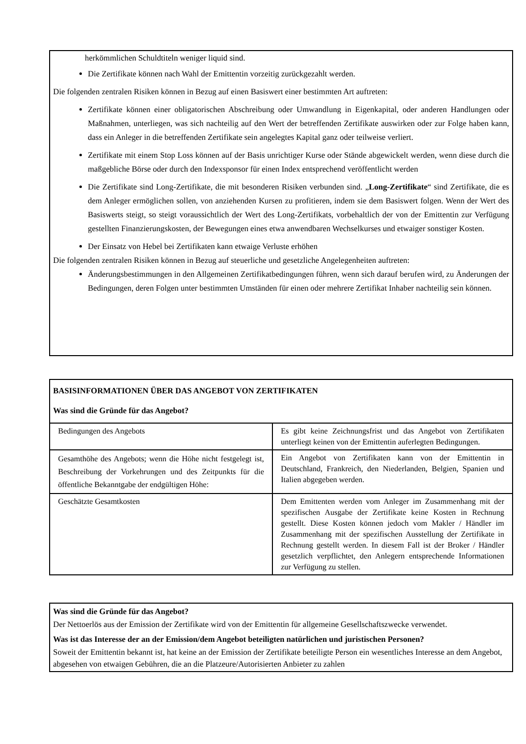herkömmlichen Schuldtiteln weniger liquid sind.
Die Zertifikate können nach Wahl der Emittentin vorzeitig zurückgezahlt werden.
Die folgenden zentralen Risiken können in Bezug auf einen Basiswert einer bestimmten Art auftreten:
Zertifikate können einer obligatorischen Abschreibung oder Umwandlung in Eigenkapital, oder anderen Handlungen oder Maßnahmen, unterliegen, was sich nachteilig auf den Wert der betreffenden Zertifikate auswirken oder zur Folge haben kann, dass ein Anleger in die betreffenden Zertifikate sein angelegtes Kapital ganz oder teilweise verliert.
Zertifikate mit einem Stop Loss können auf der Basis unrichtiger Kurse oder Stände abgewickelt werden, wenn diese durch die maßgebliche Börse oder durch den Indexsponsor für einen Index entsprechend veröffentlicht werden
Die Zertifikate sind Long-Zertifikate, die mit besonderen Risiken verbunden sind. „Long-Zertifikate“ sind Zertifikate, die es dem Anleger ermöglichen sollen, von anziehenden Kursen zu profitieren, indem sie dem Basiswert folgen. Wenn der Wert des Basiswerts steigt, so steigt voraussichtlich der Wert des Long-Zertifikats, vorbehaltlich der von der Emittentin zur Verfügung gestellten Finanzierungskosten, der Bewegungen eines etwa anwendbaren Wechselkurses und etwaiger sonstiger Kosten.
Der Einsatz von Hebel bei Zertifikaten kann etwaige Verluste erhöhen
Die folgenden zentralen Risiken können in Bezug auf steuerliche und gesetzliche Angelegenheiten auftreten:
Änderungsbestimmungen in den Allgemeinen Zertifikatbedingungen führen, wenn sich darauf berufen wird, zu Änderungen der Bedingungen, deren Folgen unter bestimmten Umständen für einen oder mehrere Zertifikat Inhaber nachteilig sein können.
BASISINFORMATIONEN ÜBER DAS ANGEBOT VON ZERTIFIKATEN
Was sind die Gründe für das Angebot?
| Bedingungen des Angebots | Es gibt keine Zeichnungsfrist und das Angebot von Zertifikaten unterliegt keinen von der Emittentin auferlegten Bedingungen. |
| Gesamthöhe des Angebots; wenn die Höhe nicht festgelegt ist, Beschreibung der Vorkehrungen und des Zeitpunkts für die öffentliche Bekanntgabe der endgültigen Höhe: | Ein Angebot von Zertifikaten kann von der Emittentin in Deutschland, Frankreich, den Niederlanden, Belgien, Spanien und Italien abgegeben werden. |
| Geschätzte Gesamtkosten | Dem Emittenten werden vom Anleger im Zusammenhang mit der spezifischen Ausgabe der Zertifikate keine Kosten in Rechnung gestellt. Diese Kosten können jedoch vom Makler / Händler im Zusammenhang mit der spezifischen Ausstellung der Zertifikate in Rechnung gestellt werden. In diesem Fall ist der Broker / Händler gesetzlich verpflichtet, den Anlegern entsprechende Informationen zur Verfügung zu stellen. |
Was sind die Gründe für das Angebot?
Der Nettoerlös aus der Emission der Zertifikate wird von der Emittentin für allgemeine Gesellschaftszwecke verwendet.
Was ist das Interesse der an der Emission/dem Angebot beteiligten natürlichen und juristischen Personen?
Soweit der Emittentin bekannt ist, hat keine an der Emission der Zertifikate beteiligte Person ein wesentliches Interesse an dem Angebot, abgesehen von etwaigen Gebühren, die an die Platzeure/Autorisierten Anbieter zu zahlen